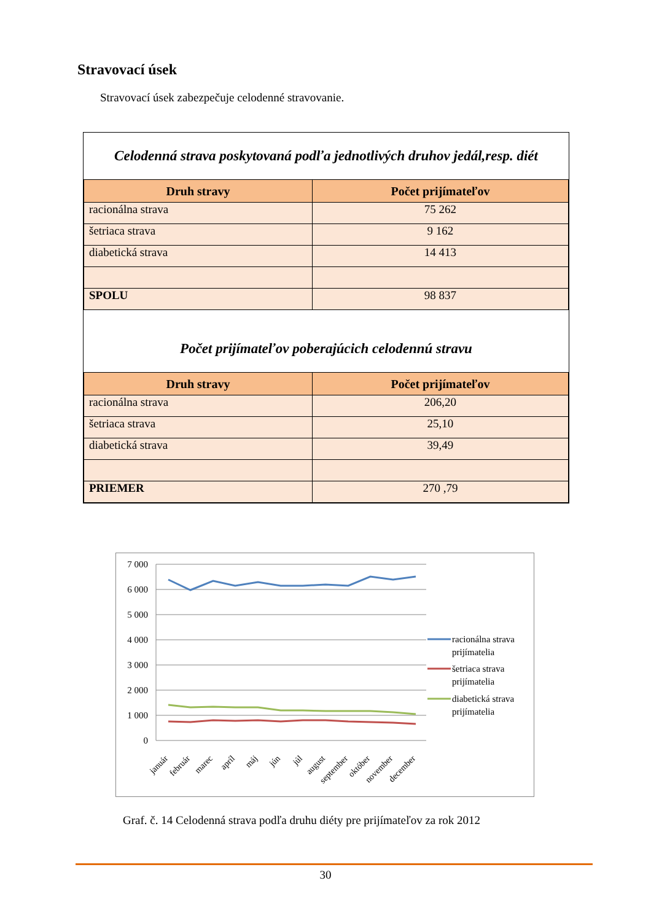Stravovací úsek
Stravovací úsek zabezpečuje celodenné stravovanie.
Celodenná strava poskytovaná podľa jednotlivých druhov jedál,resp. diét
| Druh stravy | Počet prijímateľov |
| --- | --- |
| racionálna strava | 75 262 |
| šetriaca strava | 9 162 |
| diabetická strava | 14 413 |
| SPOLU | 98 837 |
Počet prijímateľov poberajúcich celodennú stravu
| Druh stravy | Počet prijímateľov |
| --- | --- |
| racionálna strava | 206,20 |
| šetriaca strava | 25,10 |
| diabetická strava | 39,49 |
| PRIEMER | 270 ,79 |
7 000
6 000
5 000
4 000
3 000
2 000
1 000
0
január
február
marec
apríl
máj
jún
júl
august
september
október
november
december
racionálna strava
prijímatelia
šetriaca strava
prijímatelia
diabetická strava
prijímatelia
Graf. č. 14 Celodenná strava podľa druhu diéty pre prijímateľov za rok 2012
30